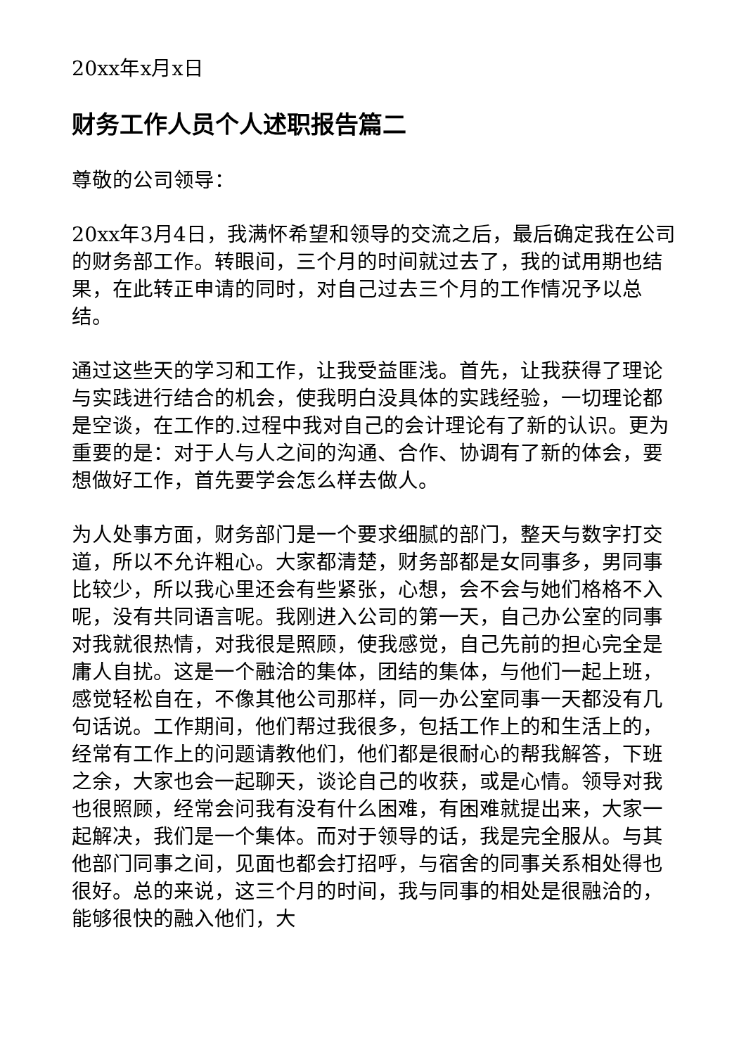20xx年x月x日
财务工作人员个人述职报告篇二
尊敬的公司领导：
20xx年3月4日，我满怀希望和领导的交流之后，最后确定我在公司的财务部工作。转眼间，三个月的时间就过去了，我的试用期也结果，在此转正申请的同时，对自己过去三个月的工作情况予以总结。
通过这些天的学习和工作，让我受益匪浅。首先，让我获得了理论与实践进行结合的机会，使我明白没具体的实践经验，一切理论都是空谈，在工作的.过程中我对自己的会计理论有了新的认识。更为重要的是：对于人与人之间的沟通、合作、协调有了新的体会，要想做好工作，首先要学会怎么样去做人。
为人处事方面，财务部门是一个要求细腻的部门，整天与数字打交道，所以不允许粗心。大家都清楚，财务部都是女同事多，男同事比较少，所以我心里还会有些紧张，心想，会不会与她们格格不入呢，没有共同语言呢。我刚进入公司的第一天，自己办公室的同事对我就很热情，对我很是照顾，使我感觉，自己先前的担心完全是庸人自扰。这是一个融洽的集体，团结的集体，与他们一起上班，感觉轻松自在，不像其他公司那样，同一办公室同事一天都没有几句话说。工作期间，他们帮过我很多，包括工作上的和生活上的，经常有工作上的问题请教他们，他们都是很耐心的帮我解答，下班之余，大家也会一起聊天，谈论自己的收获，或是心情。领导对我也很照顾，经常会问我有没有什么困难，有困难就提出来，大家一起解决，我们是一个集体。而对于领导的话，我是完全服从。与其他部门同事之间，见面也都会打招呼，与宿舍的同事关系相处得也很好。总的来说，这三个月的时间，我与同事的相处是很融洽的，能够很快的融入他们，大